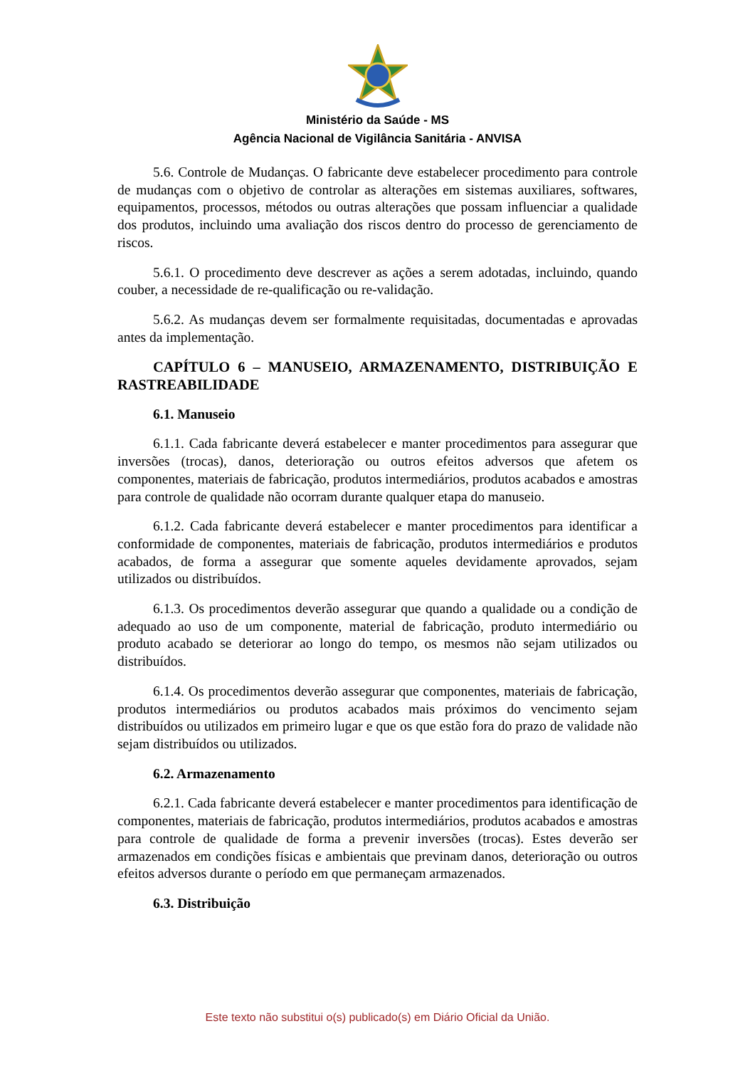Ministério da Saúde - MS
Agência Nacional de Vigilância Sanitária - ANVISA
5.6. Controle de Mudanças. O fabricante deve estabelecer procedimento para controle de mudanças com o objetivo de controlar as alterações em sistemas auxiliares, softwares, equipamentos, processos, métodos ou outras alterações que possam influenciar a qualidade dos produtos, incluindo uma avaliação dos riscos dentro do processo de gerenciamento de riscos.
5.6.1. O procedimento deve descrever as ações a serem adotadas, incluindo, quando couber, a necessidade de re-qualificação ou re-validação.
5.6.2. As mudanças devem ser formalmente requisitadas, documentadas e aprovadas antes da implementação.
CAPÍTULO 6 – MANUSEIO, ARMAZENAMENTO, DISTRIBUIÇÃO E RASTREABILIDADE
6.1. Manuseio
6.1.1. Cada fabricante deverá estabelecer e manter procedimentos para assegurar que inversões (trocas), danos, deterioração ou outros efeitos adversos que afetem os componentes, materiais de fabricação, produtos intermediários, produtos acabados e amostras para controle de qualidade não ocorram durante qualquer etapa do manuseio.
6.1.2. Cada fabricante deverá estabelecer e manter procedimentos para identificar a conformidade de componentes, materiais de fabricação, produtos intermediários e produtos acabados, de forma a assegurar que somente aqueles devidamente aprovados, sejam utilizados ou distribuídos.
6.1.3. Os procedimentos deverão assegurar que quando a qualidade ou a condição de adequado ao uso de um componente, material de fabricação, produto intermediário ou produto acabado se deteriorar ao longo do tempo, os mesmos não sejam utilizados ou distribuídos.
6.1.4. Os procedimentos deverão assegurar que componentes, materiais de fabricação, produtos intermediários ou produtos acabados mais próximos do vencimento sejam distribuídos ou utilizados em primeiro lugar e que os que estão fora do prazo de validade não sejam distribuídos ou utilizados.
6.2. Armazenamento
6.2.1. Cada fabricante deverá estabelecer e manter procedimentos para identificação de componentes, materiais de fabricação, produtos intermediários, produtos acabados e amostras para controle de qualidade de forma a prevenir inversões (trocas). Estes deverão ser armazenados em condições físicas e ambientais que previnam danos, deterioração ou outros efeitos adversos durante o período em que permaneçam armazenados.
6.3. Distribuição
Este texto não substitui o(s) publicado(s) em Diário Oficial da União.